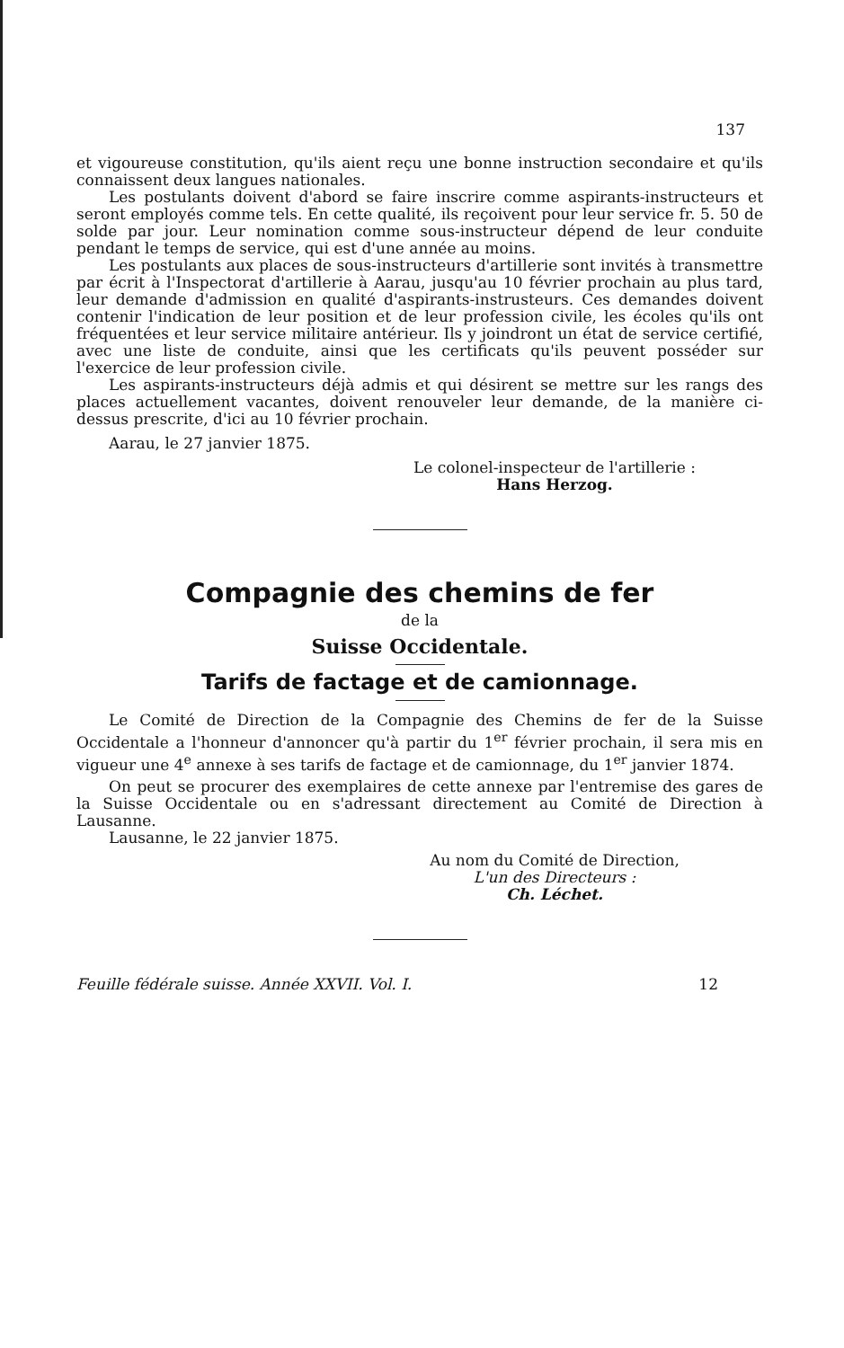137
et vigoureuse constitution, qu'ils aient reçu une bonne instruction secondaire et qu'ils connaissent deux langues nationales.
Les postulants doivent d'abord se faire inscrire comme aspirants-instructeurs et seront employés comme tels. En cette qualité, ils reçoivent pour leur service fr. 5. 50 de solde par jour. Leur nomination comme sous-instructeur dépend de leur conduite pendant le temps de service, qui est d'une année au moins.
Les postulants aux places de sous-instructeurs d'artillerie sont invités à transmettre par écrit à l'Inspectorat d'artillerie à Aarau, jusqu'au 10 février prochain au plus tard, leur demande d'admission en qualité d'aspirants-instrusteurs. Ces demandes doivent contenir l'indication de leur position et de leur profession civile, les écoles qu'ils ont fréquentées et leur service militaire antérieur. Ils y joindront un état de service certifié, avec une liste de conduite, ainsi que les certificats qu'ils peuvent posséder sur l'exercice de leur profession civile.
Les aspirants-instructeurs déjà admis et qui désirent se mettre sur les rangs des places actuellement vacantes, doivent renouveler leur demande, de la manière ci-dessus prescrite, d'ici au 10 février prochain.
Aarau, le 27 janvier 1875.
Le colonel-inspecteur de l'artillerie :
Hans Herzog.
Compagnie des chemins de fer
de la
Suisse Occidentale.
Tarifs de factage et de camionnage.
Le Comité de Direction de la Compagnie des Chemins de fer de la Suisse Occidentale a l'honneur d'annoncer qu'à partir du 1<sup>er</sup> février prochain, il sera mis en vigueur une 4<sup>e</sup> annexe à ses tarifs de factage et de camionnage, du 1<sup>er</sup> janvier 1874.
On peut se procurer des exemplaires de cette annexe par l'entremise des gares de la Suisse Occidentale ou en s'adressant directement au Comité de Direction à Lausanne.
Lausanne, le 22 janvier 1875.
Au nom du Comité de Direction,
L'un des Directeurs :
Ch. Léchet.
Feuille fédérale suisse. Année XXVII. Vol. I. 12